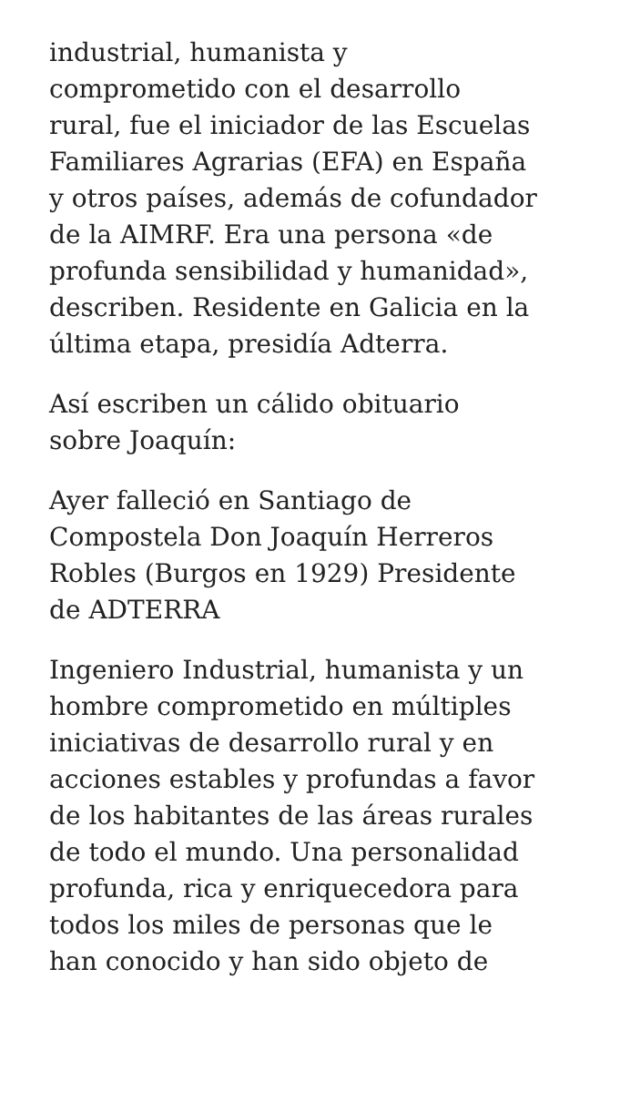industrial, humanista y
comprometido con el desarrollo
rural, fue el iniciador de las Escuelas
Familiares Agrarias (EFA) en España
y otros países, además de cofundador
de la AIMRF. Era una persona «de
profunda sensibilidad y humanidad»,
describen. Residente en Galicia en la
última etapa, presidía Adterra.
Así escriben un cálido obituario
sobre Joaquín:
Ayer falleció en Santiago de
Compostela Don Joaquín Herreros
Robles (Burgos en 1929) Presidente
de ADTERRA
Ingeniero Industrial, humanista y un
hombre comprometido en múltiples
iniciativas de desarrollo rural y en
acciones estables y profundas a favor
de los habitantes de las áreas rurales
de todo el mundo. Una personalidad
profunda, rica y enriquecedora para
todos los miles de personas que le
han conocido y han sido objeto de